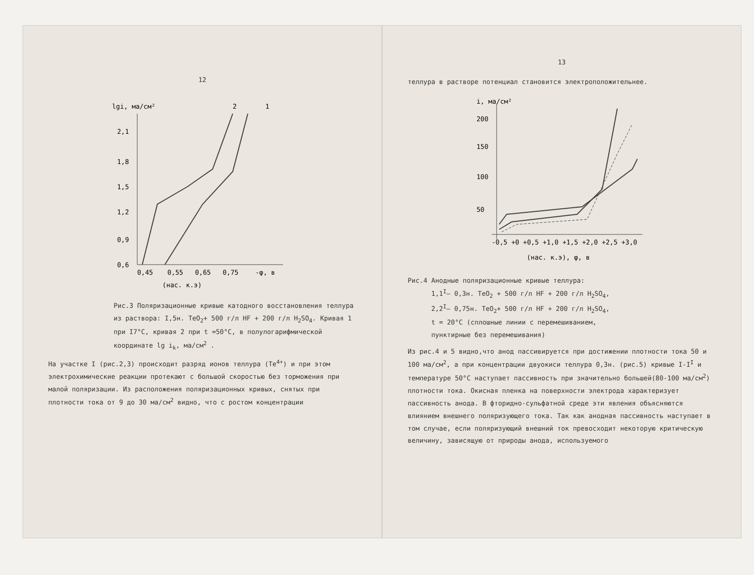12
lgi, ма/см²
2,1
1,8
1,5
1,2
0,9
0,6
0,45
0,55
0,65
0,75
-φ, в
(нас. к.э)
2
1
Рис.3 Поляризационные кривые катодного восстановления теллура из раствора: I,5н. TeO<sub>2</sub>+ 500 г/л HF + 200 г/л H<sub>2</sub>SO<sub>4</sub>. Кривая 1 при I7°С, кривая 2 при t =50°С, в полулогарифмической координате lg i<sub>k</sub>, ма/см<sup>2</sup> .
На участке I (рис.2,3) происходит разряд ионов теллура (Te<sup>4+</sup>) и при этом электрохимические реакции протекают с большой скоростью без торможения при малой поляризации. Из расположения поляризационных кривых, снятых при плотности тока от 9 до 30 ма/см<sup>2</sup> видно, что с ростом концентрации
13
теллура в растворе потенциал становится электроположительнее.
i, ма/см²
200
150
100
50
-0,5 +0 +0,5 +1,0 +1,5 +2,0 +2,5 +3,0
(нас. к.э), φ, в
Рис.4 Анодные поляризационные кривые теллура:
1,1<sup>I</sup>– 0,3н. TeO<sub>2</sub> + 500 г/л HF + 200 г/л H<sub>2</sub>SO<sub>4</sub>,
2,2<sup>I</sup>– 0,75н. TeO<sub>2</sub>+ 500 г/л HF + 200 г/л H<sub>2</sub>SO<sub>4</sub>,
t = 20°С (сплошные линии с перемешиванием,
пунктирные без перемешивания)
Из рис.4 и 5 видно,что анод пассивируется при достижении плотности тока 50 и 100 ма/см<sup>2</sup>, а при концентрации двуокиси теллура 0,3н. (рис.5) кривые I-I<sup>I</sup> и температуре 50°С наступает пассивность при значительно большей(80-100 ма/см<sup>2</sup>) плотности тока. Окисная пленка на поверхности электрода характеризует пассивность анода. В фторидно-сульфатной среде эти явления объясняются влиянием внешнего поляризующего тока. Так как анодная пассивность наступает в том случае, если поляризующий внешний ток превосходит некоторую критическую величину, зависящую от природы анода, используемого